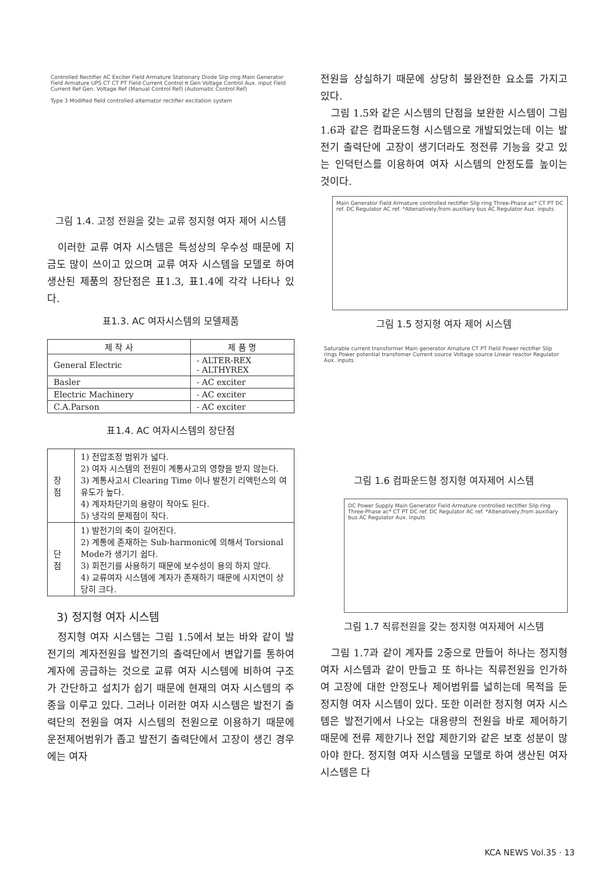Controlled Rectifier AC Exciter Field Armature Stationary Diode Slip ring Main Generator Field Armature UPS CT CT PT Field Current Control π Gen Voltage Control Aux. input Field Current Ref Gen. Voltage Ref (Manual Control Ref) (Automatic Control Ref)
Type 3 Modified field controlled alternator rectifier excitation system
그림 1.4. 고정 전원을 갖는 교류 정지형 여자 제어 시스템
이러한 교류 여자 시스템은 특성상의 우수성 때문에 지금도 많이 쓰이고 있으며 교류 여자 시스템을 모델로 하여 생산된 제품의 장단점은 표1.3, 표1.4에 각각 나타나 있다.
표1.3. AC 여자시스템의 모델제품
| 제 작 사 | 제 품 명 |
| --- | --- |
| General Electric | - ALTER-REX - ALTHYREX |
| Basler | - AC exciter |
| Electric Machinery | - AC exciter |
| C.A.Parson | - AC exciter |
표1.4. AC 여자시스템의 장단점
| 장 점 | 1) 전압조정 범위가 넓다. 2) 여자 시스템의 전원이 계통사고의 영향을 받지 않는다. 3) 계통사고시 Clearing Time 이나 발전기 리액턴스의 여유도가 높다. 4) 계자차단기의 용량이 작아도 된다. 5) 냉각의 문제점이 작다. |
| 단 점 | 1) 발전기의 축이 길어진다. 2) 계통에 존재하는 Sub-harmonic에 의해서 Torsional Mode가 생기기 쉽다. 3) 회전기를 사용하기 때문에 보수성이 용의 하지 않다. 4) 교류여자 시스템에 계자가 존재하기 때문에 시지연이 상당히 크다. |
3) 정지형 여자 시스템
정지형 여자 시스템는 그림 1.5에서 보는 바와 같이 발전기의 계자전원을 발전기의 출력단에서 변압기를 통하여 계자에 공급하는 것으로 교류 여자 시스템에 비하여 구조가 간단하고 설치가 쉽기 때문에 현재의 여자 시스템의 주종을 이루고 있다. 그러나 이러한 여자 시스템은 발전기 출력단의 전원을 여자 시스템의 전원으로 이용하기 때문에 운전제어범위가 좁고 발전기 출력단에서 고장이 생긴 경우에는 여자
전원을 상실하기 때문에 상당히 불완전한 요소를 가지고 있다.
그림 1.5와 같은 시스템의 단점을 보완한 시스템이 그림 1.6과 같은 컴파운드형 시스템으로 개발되었는데 이는 발전기 출력단에 고장이 생기더라도 정전류 기능을 갖고 있는 인덕턴스를 이용하여 여자 시스템의 안정도를 높이는 것이다.
Main Generator Field Armature controlled rectifier Slip ring Three-Phase ac* CT PT DC ref. DC Regulator AC ref. *Altenatively,from auxiliary bus AC Regulator Aux. inputs
그림 1.5 정지형 여자 제어 시스템
Saturable current transformer Main generator Amature CT PT Field Power rectifier Slip rings Power potential transfomer Current source Voltage source Linear reactor Regulator Aux. inputs
그림 1.6 컴파운드형 정지형 여자제어 시스템
DC Power Supply Main Generator Field Armature controlled rectifier Slip ring Three-Phase ac* CT PT DC ref. DC Regulator AC ref. *Altenatively,from auxiliary bus AC Regulator Aux. inputs
그림 1.7 직류전원을 갖는 정지형 여자제어 시스템
그림 1.7과 같이 계자를 2중으로 만들어 하나는 정지형 여자 시스템과 같이 만들고 또 하나는 직류전원을 인가하여 고장에 대한 안정도나 제어범위를 넓히는데 목적을 둔 정지형 여자 시스템이 있다. 또한 이러한 정지형 여자 시스템은 발전기에서 나오는 대용량의 전원을 바로 제어하기 때문에 전류 제한기나 전압 제한기와 같은 보호 성분이 많아야 한다. 정지형 여자 시스템을 모델로 하여 생산된 여자 시스템은 다
KCA NEWS Vol.35 · 13